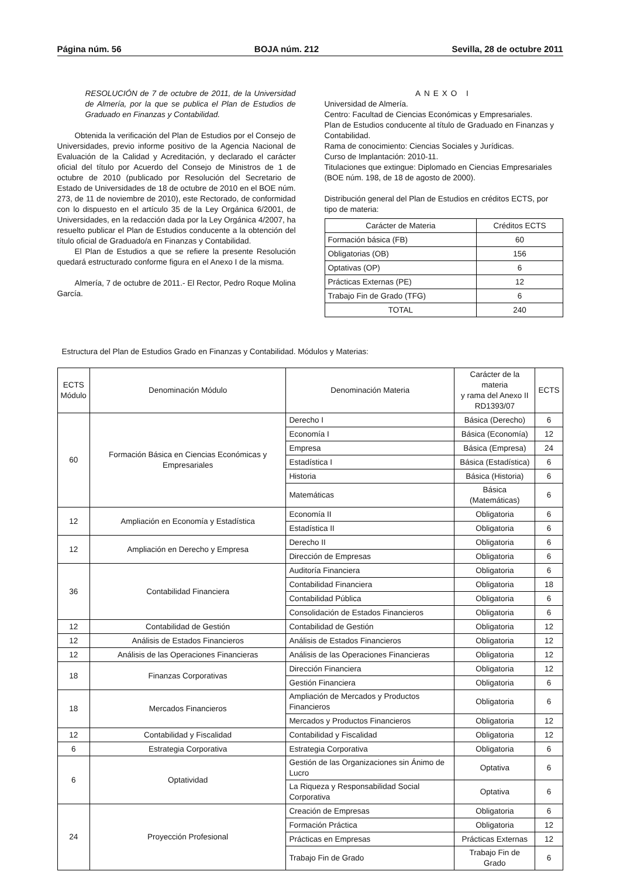Página núm. 56 BOJA núm. 212 Sevilla, 28 de octubre 2011
RESOLUCIÓN de 7 de octubre de 2011, de la Universidad de Almería, por la que se publica el Plan de Estudios de Graduado en Finanzas y Contabilidad.
Obtenida la verificación del Plan de Estudios por el Consejo de Universidades, previo informe positivo de la Agencia Nacional de Evaluación de la Calidad y Acreditación, y declarado el carácter oficial del título por Acuerdo del Consejo de Ministros de 1 de octubre de 2010 (publicado por Resolución del Secretario de Estado de Universidades de 18 de octubre de 2010 en el BOE núm. 273, de 11 de noviembre de 2010), este Rectorado, de conformidad con lo dispuesto en el artículo 35 de la Ley Orgánica 6/2001, de Universidades, en la redacción dada por la Ley Orgánica 4/2007, ha resuelto publicar el Plan de Estudios conducente a la obtención del título oficial de Graduado/a en Finanzas y Contabilidad.
El Plan de Estudios a que se refiere la presente Resolución quedará estructurado conforme figura en el Anexo I de la misma.
Almería, 7 de octubre de 2011.- El Rector, Pedro Roque Molina García.
ANEXO I
Universidad de Almería.
Centro: Facultad de Ciencias Económicas y Empresariales.
Plan de Estudios conducente al título de Graduado en Finanzas y Contabilidad.
Rama de conocimiento: Ciencias Sociales y Jurídicas.
Curso de Implantación: 2010-11.
Titulaciones que extingue: Diplomado en Ciencias Empresariales (BOE núm. 198, de 18 de agosto de 2000).
Distribución general del Plan de Estudios en créditos ECTS, por tipo de materia:
| Carácter de Materia | Créditos ECTS |
| --- | --- |
| Formación básica (FB) | 60 |
| Obligatorias (OB) | 156 |
| Optativas (OP) | 6 |
| Prácticas Externas (PE) | 12 |
| Trabajo Fin de Grado (TFG) | 6 |
| TOTAL | 240 |
Estructura del Plan de Estudios Grado en Finanzas y Contabilidad. Módulos y Materias:
| ECTS Módulo | Denominación Módulo | Denominación Materia | Carácter de la materia y rama del Anexo II RD1393/07 | ECTS |
| --- | --- | --- | --- | --- |
| 60 | Formación Básica en Ciencias Económicas y Empresariales | Derecho I | Básica (Derecho) | 6 |
| | | Economía I | Básica (Economía) | 12 |
| | | Empresa | Básica (Empresa) | 24 |
| | | Estadística I | Básica (Estadística) | 6 |
| | | Historia | Básica (Historia) | 6 |
| | | Matemáticas | Básica (Matemáticas) | 6 |
| 12 | Ampliación en Economía y Estadística | Economía II | Obligatoria | 6 |
| | | Estadística II | Obligatoria | 6 |
| 12 | Ampliación en Derecho y Empresa | Derecho II | Obligatoria | 6 |
| | | Dirección de Empresas | Obligatoria | 6 |
| 36 | Contabilidad Financiera | Auditoría Financiera | Obligatoria | 6 |
| | | Contabilidad Financiera | Obligatoria | 18 |
| | | Contabilidad Pública | Obligatoria | 6 |
| | | Consolidación de Estados Financieros | Obligatoria | 6 |
| 12 | Contabilidad de Gestión | Contabilidad de Gestión | Obligatoria | 12 |
| 12 | Análisis de Estados Financieros | Análisis de Estados Financieros | Obligatoria | 12 |
| 12 | Análisis de las Operaciones Financieras | Análisis de las Operaciones Financieras | Obligatoria | 12 |
| 18 | Finanzas Corporativas | Dirección Financiera | Obligatoria | 12 |
| | | Gestión Financiera | Obligatoria | 6 |
| 18 | Mercados Financieros | Ampliación de Mercados y Productos Financieros | Obligatoria | 6 |
| | | Mercados y Productos Financieros | Obligatoria | 12 |
| 12 | Contabilidad y Fiscalidad | Contabilidad y Fiscalidad | Obligatoria | 12 |
| 6 | Estrategia Corporativa | Estrategia Corporativa | Obligatoria | 6 |
| 6 | Optatividad | Gestión de las Organizaciones sin Ánimo de Lucro | Optativa | 6 |
| | | La Riqueza y Responsabilidad Social Corporativa | Optativa | 6 |
| 24 | Proyección Profesional | Creación de Empresas | Obligatoria | 6 |
| | | Formación Práctica | Obligatoria | 12 |
| | | Prácticas en Empresas | Prácticas Externas | 12 |
| | | Trabajo Fin de Grado | Trabajo Fin de Grado | 6 |